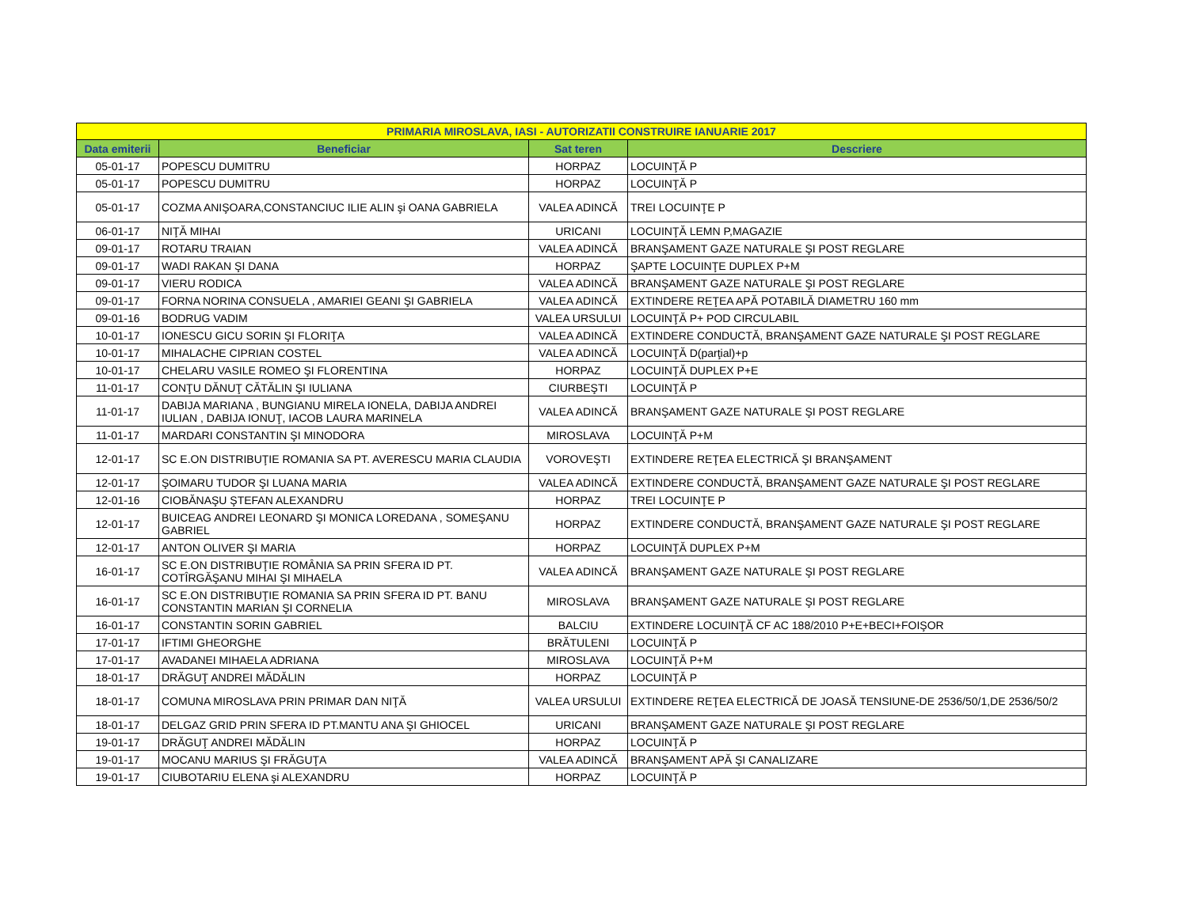| PRIMARIA MIROSLAVA, IASI - AUTORIZATII CONSTRUIRE IANUARIE 2017 | | | |
| --- | --- | --- | --- |
| Data emiterii | Beneficiar | Sat teren | Descriere |
| 05-01-17 | POPESCU DUMITRU | HORPAZ | LOCUINŢĂ P |
| 05-01-17 | POPESCU DUMITRU | HORPAZ | LOCUINŢĂ P |
| 05-01-17 | COZMA ANIŞOARA,CONSTANCIUC ILIE ALIN şi OANA GABRIELA | VALEA ADINCĂ | TREI LOCUINŢE P |
| 06-01-17 | NIŢĂ MIHAI | URICANI | LOCUINŢĂ LEMN P,MAGAZIE |
| 09-01-17 | ROTARU TRAIAN | VALEA ADINCĂ | BRANŞAMENT GAZE NATURALE ŞI POST REGLARE |
| 09-01-17 | WADI RAKAN ŞI DANA | HORPAZ | ŞAPTE LOCUINŢE DUPLEX P+M |
| 09-01-17 | VIERU RODICA | VALEA ADINCĂ | BRANŞAMENT GAZE NATURALE ŞI POST REGLARE |
| 09-01-17 | FORNA NORINA CONSUELA , AMARIEI GEANI ŞI GABRIELA | VALEA ADINCĂ | EXTINDERE REŢEA APĂ POTABILĂ DIAMETRU 160 mm |
| 09-01-16 | BODRUG VADIM | VALEA URSULUI | LOCUINŢĂ P+ POD CIRCULABIL |
| 10-01-17 | IONESCU GICU SORIN ŞI FLORIŢA | VALEA ADINCĂ | EXTINDERE CONDUCTĂ, BRANŞAMENT GAZE NATURALE ŞI POST REGLARE |
| 10-01-17 | MIHALACHE CIPRIAN COSTEL | VALEA ADINCĂ | LOCUINŢĂ D(parţial)+p |
| 10-01-17 | CHELARU VASILE ROMEO ŞI FLORENTINA | HORPAZ | LOCUINŢĂ DUPLEX P+E |
| 11-01-17 | CONŢU DĂNUŢ CĂTĂLIN ŞI IULIANA | CIURBEŞTI | LOCUINŢĂ P |
| 11-01-17 | DABIJA MARIANA , BUNGIANU MIRELA IONELA, DABIJA ANDREI IULIAN , DABIJA IONUŢ, IACOB LAURA MARINELA | VALEA ADINCĂ | BRANŞAMENT GAZE NATURALE ŞI POST REGLARE |
| 11-01-17 | MARDARI CONSTANTIN ŞI MINODORA | MIROSLAVA | LOCUINŢĂ P+M |
| 12-01-17 | SC E.ON DISTRIBUŢIE ROMANIA SA PT. AVERESCU MARIA CLAUDIA | VOROVEŞTI | EXTINDERE REŢEA ELECTRICĂ ŞI BRANŞAMENT |
| 12-01-17 | ŞOIMARU TUDOR ŞI LUANA MARIA | VALEA ADINCĂ | EXTINDERE CONDUCTĂ, BRANŞAMENT GAZE NATURALE ŞI POST REGLARE |
| 12-01-16 | CIOBĂNAŞU ŞTEFAN ALEXANDRU | HORPAZ | TREI LOCUINŢE P |
| 12-01-17 | BUICEAG ANDREI LEONARD ŞI MONICA LOREDANA , SOMEŞANU GABRIEL | HORPAZ | EXTINDERE CONDUCTĂ, BRANŞAMENT GAZE NATURALE ŞI POST REGLARE |
| 12-01-17 | ANTON OLIVER ŞI MARIA | HORPAZ | LOCUINŢĂ DUPLEX P+M |
| 16-01-17 | SC E.ON DISTRIBUŢIE ROMÂNIA SA PRIN SFERA ID PT. COTÎRGĂŞANU MIHAI ŞI MIHAELA | VALEA ADINCĂ | BRANŞAMENT GAZE NATURALE ŞI POST REGLARE |
| 16-01-17 | SC E.ON DISTRIBUŢIE ROMANIA SA PRIN SFERA ID PT. BANU CONSTANTIN MARIAN ŞI CORNELIA | MIROSLAVA | BRANŞAMENT GAZE NATURALE ŞI POST REGLARE |
| 16-01-17 | CONSTANTIN SORIN GABRIEL | BALCIU | EXTINDERE LOCUINŢĂ CF AC 188/2010 P+E+BECI+FOIŞOR |
| 17-01-17 | IFTIMI GHEORGHE | BRĂTULENI | LOCUINŢĂ P |
| 17-01-17 | AVADANEI MIHAELA ADRIANA | MIROSLAVA | LOCUINŢĂ P+M |
| 18-01-17 | DRĂGUŢ ANDREI MĂDĂLIN | HORPAZ | LOCUINŢĂ P |
| 18-01-17 | COMUNA MIROSLAVA PRIN PRIMAR DAN NIŢĂ | VALEA URSULUI | EXTINDERE REŢEA ELECTRICĂ DE JOASĂ TENSIUNE-DE 2536/50/1,DE 2536/50/2 |
| 18-01-17 | DELGAZ GRID PRIN SFERA ID PT.MANTU ANA ŞI GHIOCEL | URICANI | BRANŞAMENT GAZE NATURALE ŞI POST REGLARE |
| 19-01-17 | DRĂGUŢ ANDREI MĂDĂLIN | HORPAZ | LOCUINŢĂ P |
| 19-01-17 | MOCANU MARIUS ŞI FRĂGUŢA | VALEA ADINCĂ | BRANŞAMENT APĂ ŞI CANALIZARE |
| 19-01-17 | CIUBOTARIU ELENA şi ALEXANDRU | HORPAZ | LOCUINŢĂ P |